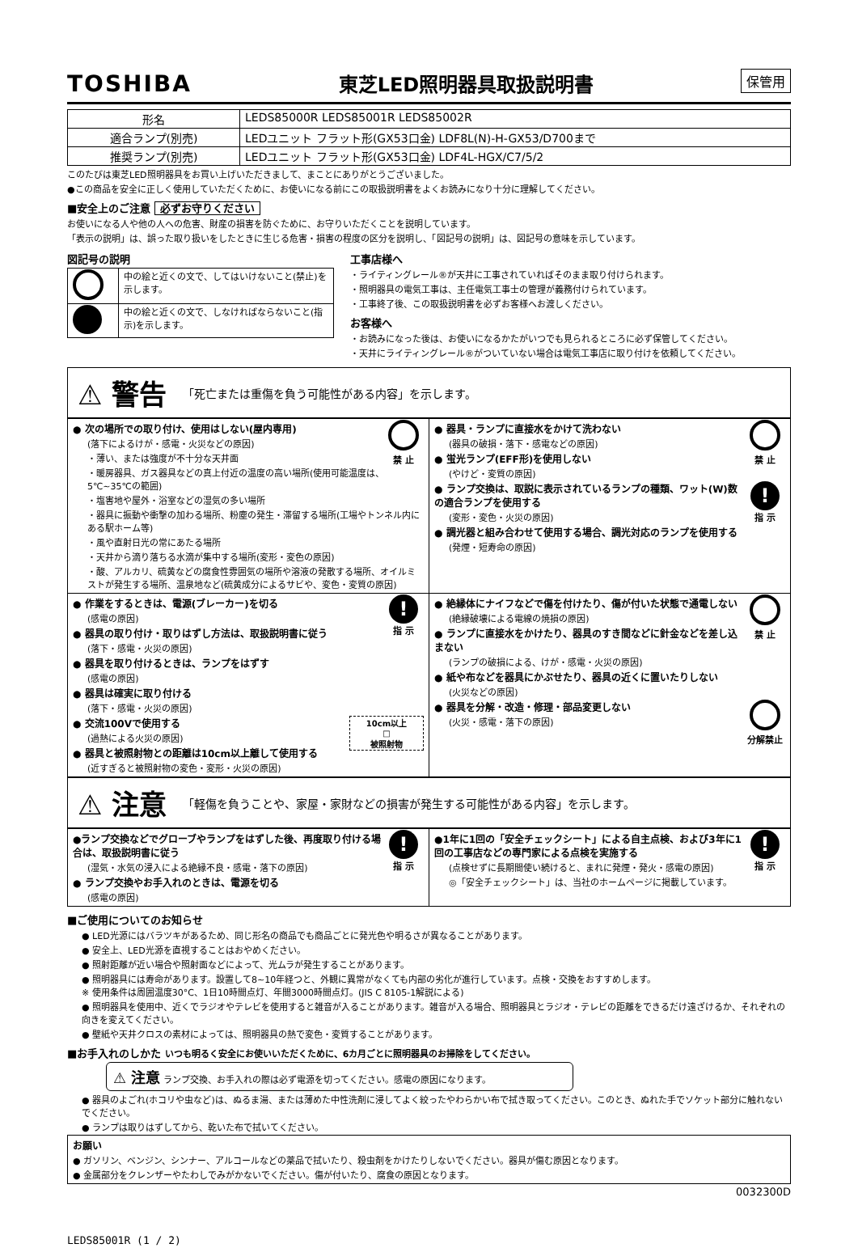TOSHIBA 東芝LED照明器具取扱説明書 保管用
| 形名 | LEDS85000R LEDS85001R LEDS85002R |
| 適合ランプ(別売) | LEDユニット フラット形(GX53口金) LDF8L(N)-H-GX53/D700まで |
| 推奨ランプ(別売) | LEDユニット フラット形(GX53口金) LDF4L-HGX/C7/5/2 |
このたびは東芝LED照明器具をお買い上げいただきまして、まことにありがとうございました。
●この商品を安全に正しく使用していただくために、お使いになる前にこの取扱説明書をよくお読みになり十分に理解してください。
■安全上のご注意 必ずお守りください
お使いになる人や他の人への危害、財産の損害を防ぐために、お守りいただくことを説明しています。
「表示の説明」は、誤った取り扱いをしたときに生じる危害・損害の程度の区分を説明し、「図記号の説明」は、図記号の意味を示しています。
図記号の説明
| | 中の絵と近くの文で、してはいけないこと(禁止)を示します。 |
| | 中の絵と近くの文で、しなければならないこと(指示)を示します。 |
工事店様へ
・ライティングレール®が天井に工事されていればそのまま取り付けられます。
・照明器具の電気工事は、主任電気工事士の管理が義務付けられています。
・工事終了後、この取扱説明書を必ずお客様へお渡しください。
お客様へ
・お読みになった後は、お使いになるかたがいつでも見られるところに必ず保管してください。
・天井にライティングレール®がついていない場合は電気工事店に取り付けを依頼してください。
⚠ 警告 「死亡または重傷を負う可能性がある内容」を示します。
| 禁 止 ● 次の場所での取り付け、使用はしない(屋内専用) (落下によるけが・感電・火災などの原因) ・薄い、または強度が不十分な天井面 ・暖房器具、ガス器具などの真上付近の温度の高い場所(使用可能温度は、5℃~35℃の範囲) ・塩害地や屋外・浴室などの湿気の多い場所 ・器具に振動や衝撃の加わる場所、粉塵の発生・滞留する場所(工場やトンネル内にある駅ホーム等) ・風や直射日光の常にあたる場所 ・天井から滴り落ちる水滴が集中する場所(変形・変色の原因) ・酸、アルカリ、硫黄などの腐食性雰囲気の場所や溶液の発散する場所、オイルミストが発生する場所、温泉地など(硫黄成分によるサビや、変色・変質の原因) | 禁 止 ● 器具・ランプに直接水をかけて洗わない (器具の破損・落下・感電などの原因) ● 蛍光ランプ(EFF形)を使用しない (やけど・変質の原因) ! 指 示 ● ランプ交換は、取説に表示されているランプの種類、ワット(W)数の適合ランプを使用する (変形・変色・火災の原因) ● 調光器と組み合わせて使用する場合、調光対応のランプを使用する (発煙・短寿命の原因) |
| ! 指 示 ● 作業をするときは、電源(ブレーカー)を切る (感電の原因) ● 器具の取り付け・取りはずし方法は、取扱説明書に従う (落下・感電・火災の原因) ● 器具を取り付けるときは、ランプをはずす (感電の原因) ● 器具は確実に取り付ける (落下・感電・火災の原因) 10cm以上 □ 被照射物 ● 交流100Vで使用する (過熱による火災の原因) ● 器具と被照射物との距離は10cm以上離して使用する (近すぎると被照射物の変色・変形・火災の原因) | 禁 止 ● 絶縁体にナイフなどで傷を付けたり、傷が付いた状態で通電しない (絶縁破壊による電線の焼損の原因) ● ランプに直接水をかけたり、器具のすき間などに針金などを差し込まない (ランプの破損による、けが・感電・火災の原因) ● 紙や布などを器具にかぶせたり、器具の近くに置いたりしない (火災などの原因) 分解禁止 ● 器具を分解・改造・修理・部品変更しない (火災・感電・落下の原因) |
⚠ 注意 「軽傷を負うことや、家屋・家財などの損害が発生する可能性がある内容」を示します。
| ! 指 示 ●ランプ交換などでグローブやランプをはずした後、再度取り付ける場合は、取扱説明書に従う (湿気・水気の浸入による絶縁不良・感電・落下の原因) ● ランプ交換やお手入れのときは、電源を切る (感電の原因) | ! 指 示 ●1年に1回の「安全チェックシート」による自主点検、および3年に1回の工事店などの専門家による点検を実施する (点検せずに長期間使い続けると、まれに発煙・発火・感電の原因) ◎「安全チェックシート」は、当社のホームページに掲載しています。 |
■ご使用についてのお知らせ
● LED光源にはバラツキがあるため、同じ形名の商品でも商品ごとに発光色や明るさが異なることがあります。
● 安全上、LED光源を直視することはおやめください。
● 照射距離が近い場合や照射面などによって、光ムラが発生することがあります。
● 照明器具には寿命があります。設置して8~10年経つと、外観に異常がなくても内部の劣化が進行しています。点検・交換をおすすめします。
※ 使用条件は周囲温度30°C、1日10時間点灯、年間3000時間点灯。(JIS C 8105-1解説による)
● 照明器具を使用中、近くでラジオやテレビを使用すると雑音が入ることがあります。雑音が入る場合、照明器具とラジオ・テレビの距離をできるだけ遠ざけるか、それぞれの向きを変えてください。
● 壁紙や天井クロスの素材によっては、照明器具の熱で変色・変質することがあります。
■お手入れのしかた いつも明るく安全にお使いいただくために、6カ月ごとに照明器具のお掃除をしてください。
⚠ 注意 ランプ交換、お手入れの際は必ず電源を切ってください。感電の原因になります。
● 器具のよごれ(ホコリや虫など)は、ぬるま湯、または薄めた中性洗剤に浸してよく絞ったやわらかい布で拭き取ってください。このとき、ぬれた手でソケット部分に触れないでください。
● ランプは取りはずしてから、乾いた布で拭いてください。
| お願い ● ガソリン、ベンジン、シンナー、アルコールなどの薬品で拭いたり、殺虫剤をかけたりしないでください。器具が傷む原因となります。 ● 金属部分をクレンザーやたわしでみがかないでください。傷が付いたり、腐食の原因となります。 |
0032300D
LEDS85001R (1 / 2)